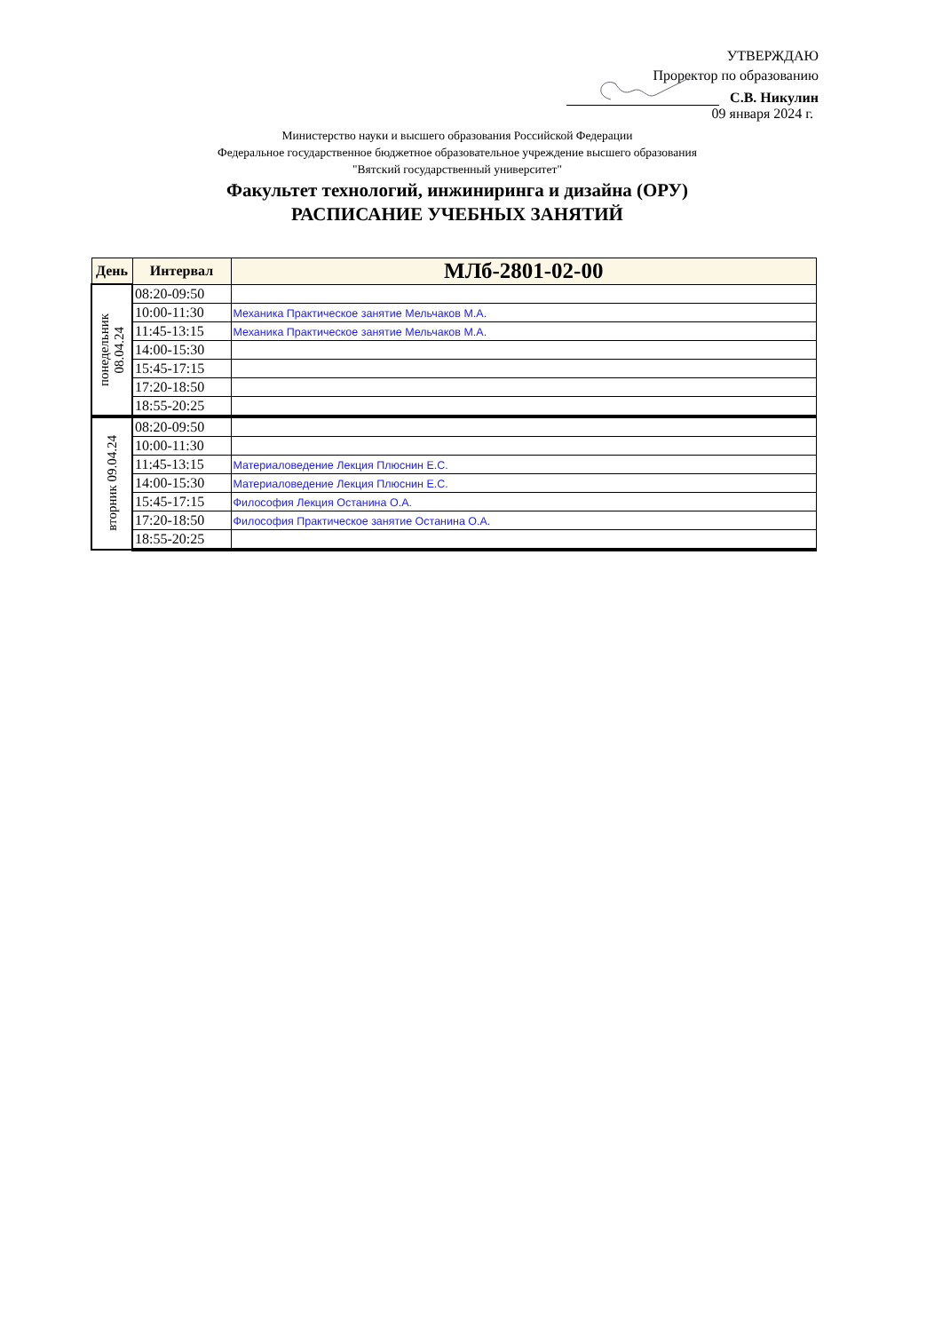УТВЕРЖДАЮ
Проректор по образованию
С.В. Никулин
09 января 2024 г.
Министерство науки и высшего образования Российской Федерации
Федеральное государственное бюджетное образовательное учреждение высшего образования
"Вятский государственный университет"
Факультет технологий, инжиниринга и дизайна (ОРУ)
РАСПИСАНИЕ УЧЕБНЫХ ЗАНЯТИЙ
| День | Интервал | МЛб-2801-02-00 |
| --- | --- | --- |
| понедельник 08.04.24 | 08:20-09:50 | |
| | 10:00-11:30 | Механика Практическое занятие Мельчаков М.А. |
| | 11:45-13:15 | Механика Практическое занятие Мельчаков М.А. |
| | 14:00-15:30 | |
| | 15:45-17:15 | |
| | 17:20-18:50 | |
| | 18:55-20:25 | |
| вторник 09.04.24 | 08:20-09:50 | |
| | 10:00-11:30 | |
| | 11:45-13:15 | Материаловедение Лекция Плюснин Е.С. |
| | 14:00-15:30 | Материаловедение Лекция Плюснин Е.С. |
| | 15:45-17:15 | Философия Лекция Останина О.А. |
| | 17:20-18:50 | Философия Практическое занятие Останина О.А. |
| | 18:55-20:25 | |